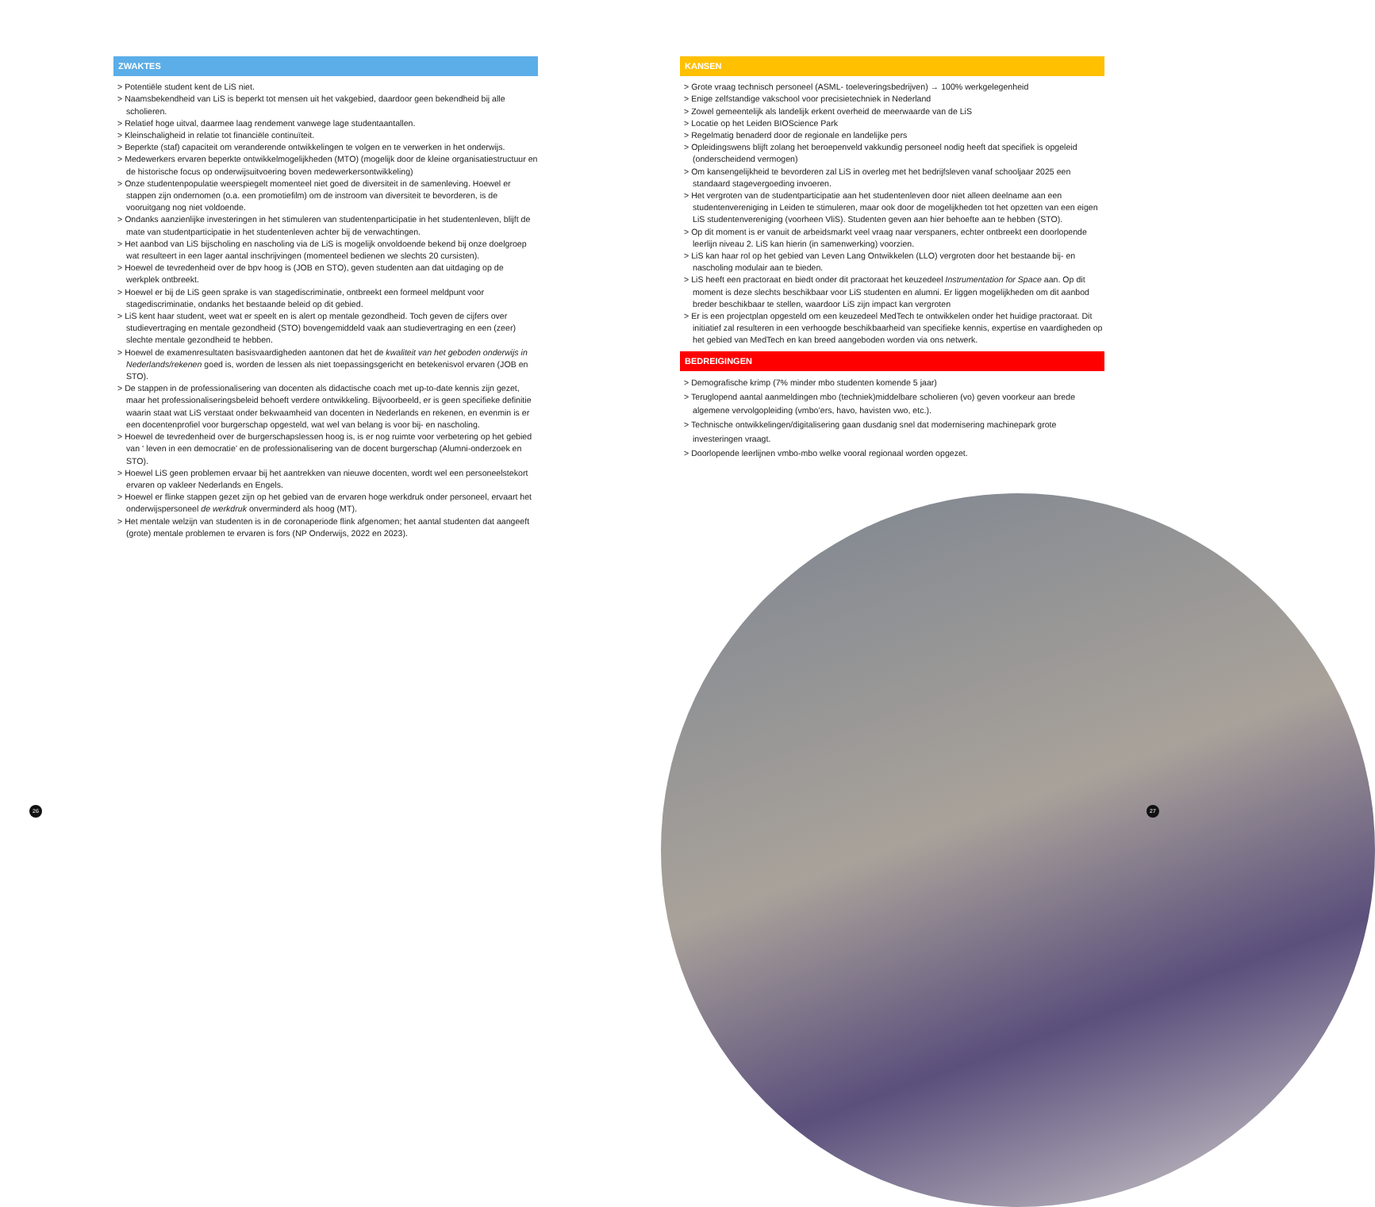ZWAKTES
> Potentiële student kent de LiS niet.
> Naamsbekendheid van LiS is beperkt tot mensen uit het vakgebied, daardoor geen bekendheid bij alle scholieren.
> Relatief hoge uitval, daarmee laag rendement vanwege lage studentaantallen.
> Kleinschaligheid in relatie tot financiële continuïteit.
> Beperkte (staf) capaciteit om veranderende ontwikkelingen te volgen en te verwerken in het onderwijs.
> Medewerkers ervaren beperkte ontwikkelmogelijkheden (MTO) (mogelijk door de kleine organisatiestructuur en de historische focus op onderwijsuitvoering boven medewerkersontwikkeling)
> Onze studentenpopulatie weerspiegelt momenteel niet goed de diversiteit in de samenleving. Hoewel er stappen zijn ondernomen (o.a. een promotiefilm) om de instroom van diversiteit te bevorderen, is de vooruitgang nog niet voldoende.
> Ondanks aanzienlijke investeringen in het stimuleren van studentenparticipatie in het studentenleven, blijft de mate van studentparticipatie in het studentenleven achter bij de verwachtingen.
> Het aanbod van LiS bijscholing en nascholing via de LiS is mogelijk onvoldoende bekend bij onze doelgroep wat resulteert in een lager aantal inschrijvingen (momenteel bedienen we slechts 20 cursisten).
> Hoewel de tevredenheid over de bpv hoog is (JOB en STO), geven studenten aan dat uitdaging op de werkplek ontbreekt.
> Hoewel er bij de LiS geen sprake is van stagediscriminatie, ontbreekt een formeel meldpunt voor stagediscriminatie, ondanks het bestaande beleid op dit gebied.
> LiS kent haar student, weet wat er speelt en is alert op mentale gezondheid. Toch geven de cijfers over studievertraging en mentale gezondheid (STO) bovengemiddeld vaak aan studievertraging en een (zeer) slechte mentale gezondheid te hebben.
> Hoewel de examenresultaten basisvaardigheden aantonen dat het de kwaliteit van het geboden onderwijs in Nederlands/rekenen goed is, worden de lessen als niet toepassingsgericht en betekenisvol ervaren (JOB en STO).
> De stappen in de professionalisering van docenten als didactische coach met up-to-date kennis zijn gezet, maar het professionaliseringsbeleid behoeft verdere ontwikkeling. Bijvoorbeeld, er is geen specifieke definitie waarin staat wat LiS verstaat onder bekwaamheid van docenten in Nederlands en rekenen, en evenmin is er een docentenprofiel voor burgerschap opgesteld, wat wel van belang is voor bij- en nascholing.
> Hoewel de tevredenheid over de burgerschapslessen hoog is, is er nog ruimte voor verbetering op het gebied van ‘ leven in een democratie’ en de professionalisering van de docent burgerschap (Alumni-onderzoek en STO).
> Hoewel LiS geen problemen ervaar bij het aantrekken van nieuwe docenten, wordt wel een personeelstekort ervaren op vakleer Nederlands en Engels.
> Hoewel er flinke stappen gezet zijn op het gebied van de ervaren hoge werkdruk onder personeel, ervaart het onderwijspersoneel de werkdruk onverminderd als hoog (MT).
> Het mentale welzijn van studenten is in de coronaperiode flink afgenomen; het aantal studenten dat aangeeft (grote) mentale problemen te ervaren is fors (NP Onderwijs, 2022 en 2023).
KANSEN
> Grote vraag technisch personeel (ASML- toeleveringsbedrijven) → 100% werkgelegenheid
> Enige zelfstandige vakschool voor precisietechniek in Nederland
> Zowel gemeentelijk als landelijk erkent overheid de meerwaarde van de LiS
> Locatie op het Leiden BIOScience Park
> Regelmatig benaderd door de regionale en landelijke pers
> Opleidingswens blijft zolang het beroepenveld vakkundig personeel nodig heeft dat specifiek is opgeleid (onderscheidend vermogen)
> Om kansengelijkheid te bevorderen zal LiS in overleg met het bedrijfsleven vanaf schooljaar 2025 een standaard stagevergoeding invoeren.
> Het vergroten van de studentparticipatie aan het studentenleven door niet alleen deelname aan een studentenvereniging in Leiden te stimuleren, maar ook door de mogelijkheden tot het opzetten van een eigen LiS studentenvereniging (voorheen VliS). Studenten geven aan hier behoefte aan te hebben (STO).
> Op dit moment is er vanuit de arbeidsmarkt veel vraag naar verspaners, echter ontbreekt een doorlopende leerlijn niveau 2. LiS kan hierin (in samenwerking) voorzien.
> LiS kan haar rol op het gebied van Leven Lang Ontwikkelen (LLO) vergroten door het bestaande bij- en nascholing modulair aan te bieden.
> LiS heeft een practoraat en biedt onder dit practoraat het keuzedeel Instrumentation for Space aan. Op dit moment is deze slechts beschikbaar voor LiS studenten en alumni. Er liggen mogelijkheden om dit aanbod breder beschikbaar te stellen, waardoor LiS zijn impact kan vergroten
> Er is een projectplan opgesteld om een keuzedeel MedTech te ontwikkelen onder het huidige practoraat. Dit initiatief zal resulteren in een verhoogde beschikbaarheid van specifieke kennis, expertise en vaardigheden op het gebied van MedTech en kan breed aangeboden worden via ons netwerk.
BEDREIGINGEN
> Demografische krimp (7% minder mbo studenten komende 5 jaar)
> Teruglopend aantal aanmeldingen mbo (techniek)middelbare scholieren (vo) geven voorkeur aan brede algemene vervolgopleiding (vmbo’ers, havo, havisten vwo, etc.).
> Technische ontwikkelingen/digitalisering gaan dusdanig snel dat modernisering machinepark grote investeringen vraagt.
> Doorlopende leerlijnen vmbo-mbo welke vooral regionaal worden opgezet.
26 27